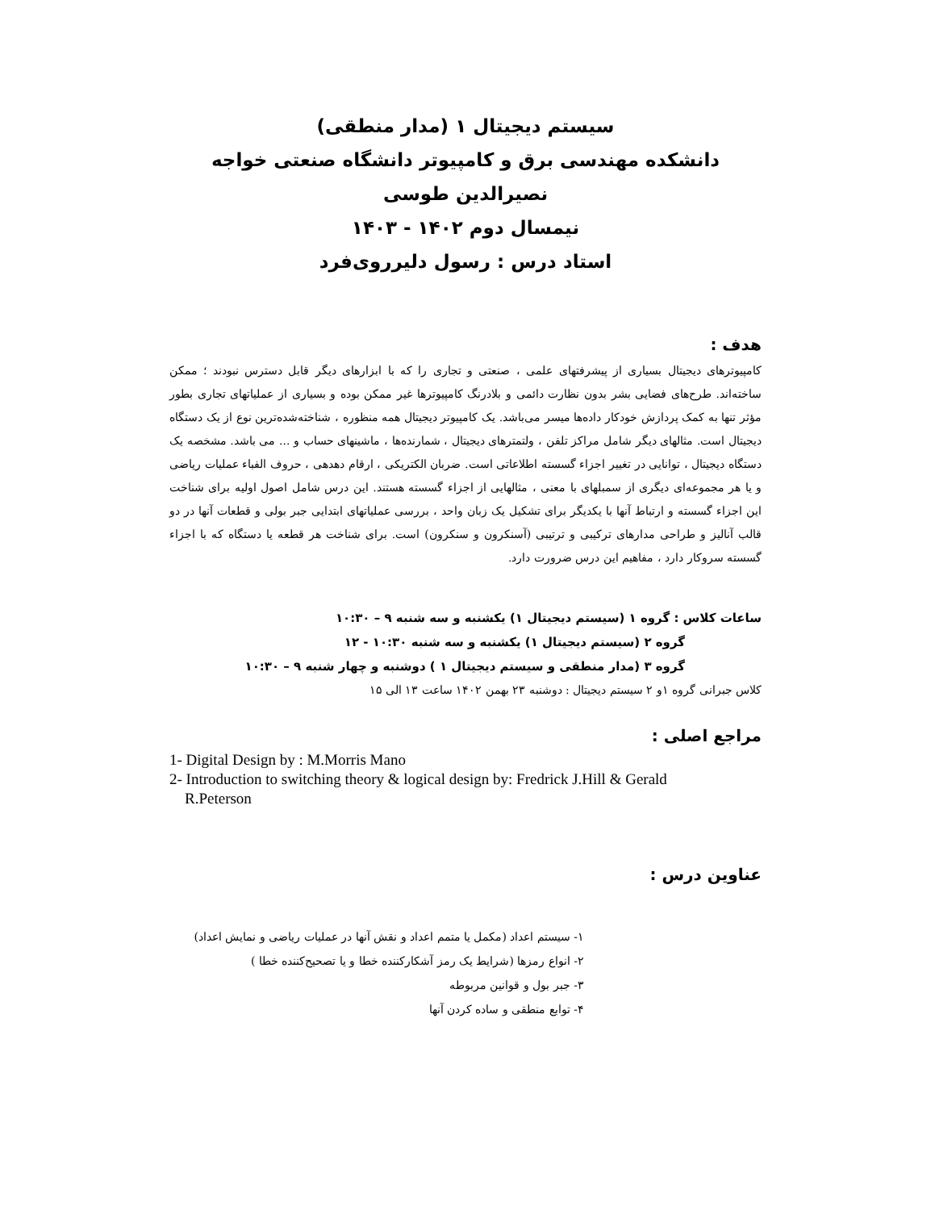سیستم دیجیتال ۱ (مدار منطقی)
دانشکده مهندسی برق و کامپیوتر دانشگاه صنعتی خواجه نصیرالدین طوسی
نیمسال دوم ۱۴۰۲ - ۱۴۰۳
استاد درس : رسول دلیرروی‌فرد
هدف :
کامپیوترهای دیجیتال بسیاری از پیشرفتهای علمی ، صنعتی و تجاری را که با ابزارهای دیگر قابل دسترس نبودند ؛ ممکن ساخته‌اند. طرح‌های فضایی بشر بدون نظارت دائمی و بلادرنگ کامپیوترها غیر ممکن بوده و بسیاری از عملیاتهای تجاری بطور مؤثر تنها به کمک پردازش خودکار داده‌ها میسر می‌باشد. یک کامپیوتر دیجیتال همه منظوره ، شناخته‌شده‌ترین نوع از یک دستگاه دیجیتال است. مثالهای دیگر شامل مراکز تلفن ، ولتمترهای دیجیتال ، شمارنده‌ها ، ماشینهای حساب و ... می باشد. مشخصه یک دستگاه دیجیتال ، توانایی در تغییر اجزاء گسسته اطلاعاتی است. ضربان الکتریکی ، ارقام دهدهی ، حروف الفباء عملیات ریاضی و یا هر مجموعه‌ای دیگری از سمبلهای با معنی ، مثالهایی از اجزاء گسسته هستند. این درس شامل اصول اولیه برای شناخت این اجزاء گسسته و ارتباط آنها با یکدیگر برای تشکیل یک زبان واحد ، بررسی عملیاتهای ابتدایی جبر بولی و قطعات آنها در دو قالب آنالیز و طراحی مدارهای ترکیبی و ترتیبی (آسنکرون و سنکرون) است. برای شناخت هر قطعه یا دستگاه که با اجزاء گسسته سروکار دارد ، مفاهیم این درس ضرورت دارد.
ساعات کلاس : گروه ۱ (سیستم دیجیتال ۱) یکشنبه و سه شنبه ۹ – ۱۰:۳۰
گروه ۲ (سیستم دیجیتال ۱) یکشنبه و سه شنبه ۱۰:۳۰ - ۱۲
گروه ۳ (مدار منطقی و سیستم دیجیتال ۱ ) دوشنبه و چهار شنبه ۹ – ۱۰:۳۰
کلاس جبرانی گروه ۱و ۲ سیستم دیجیتال : دوشنبه ۲۳ بهمن ۱۴۰۲ ساعت ۱۳ الی ۱۵
مراجع اصلی :
1- Digital Design by : M.Morris Mano
2- Introduction to switching theory & logical design by: Fredrick J.Hill & Gerald
R.Peterson
عناوین درس :
۱- سیستم اعداد (مکمل یا متمم اعداد و نقش آنها در عملیات ریاضی و نمایش اعداد)
۲- انواع رمزها (شرایط یک رمز آشکارکننده خطا و یا تصحیح‌کننده خطا )
۳- جبر بول و قوانین مربوطه
۴- توابع منطقی و ساده کردن آنها